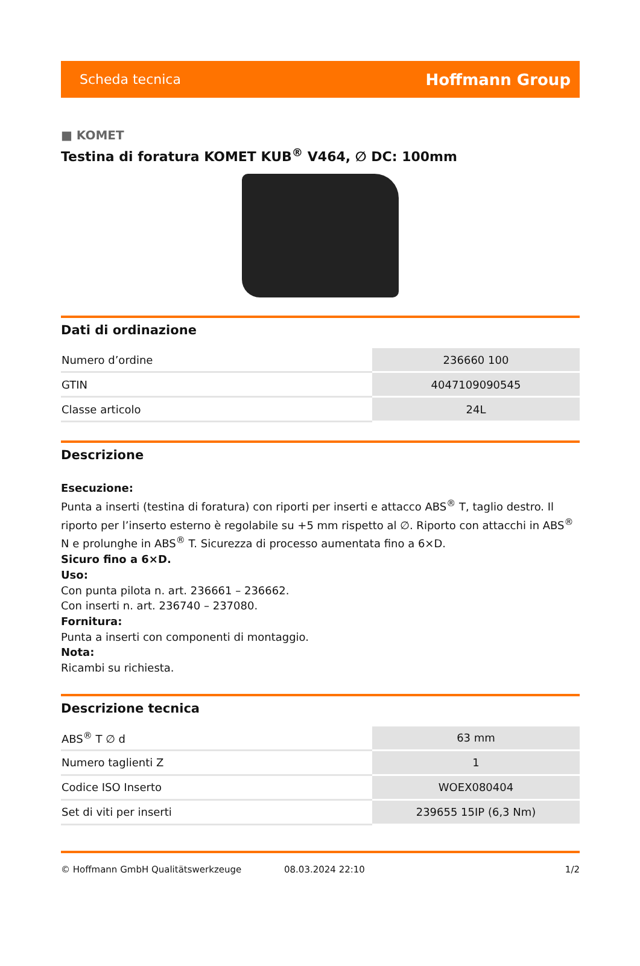Scheda tecnica Hoffmann Group
■ KOMET
Testina di foratura KOMET KUB<sup>®</sup> V464, ∅ DC: 100mm
Dati di ordinazione
| Numero d’ordine | 236660 100 |
| GTIN | 4047109090545 |
| Classe articolo | 24L |
Descrizione
Esecuzione:
Punta a inserti (testina di foratura) con riporti per inserti e attacco ABS<sup>®</sup> T, taglio destro. Il riporto per l’inserto esterno è regolabile su +5 mm rispetto al ∅. Riporto con attacchi in ABS<sup>®</sup> N e prolunghe in ABS<sup>®</sup> T. Sicurezza di processo aumentata fino a 6×D.
Sicuro fino a 6×D.
Uso:
Con punta pilota n. art. 236661 – 236662.
Con inserti n. art. 236740 – 237080.
Fornitura:
Punta a inserti con componenti di montaggio.
Nota:
Ricambi su richiesta.
Descrizione tecnica
| ABS<sup>®</sup> T ∅ d | 63 mm |
| Numero taglienti Z | 1 |
| Codice ISO Inserto | WOEX080404 |
| Set di viti per inserti | 239655 15IP (6,3 Nm) |
© Hoffmann GmbH Qualitätswerkzeuge 08.03.2024 22:10 1/2